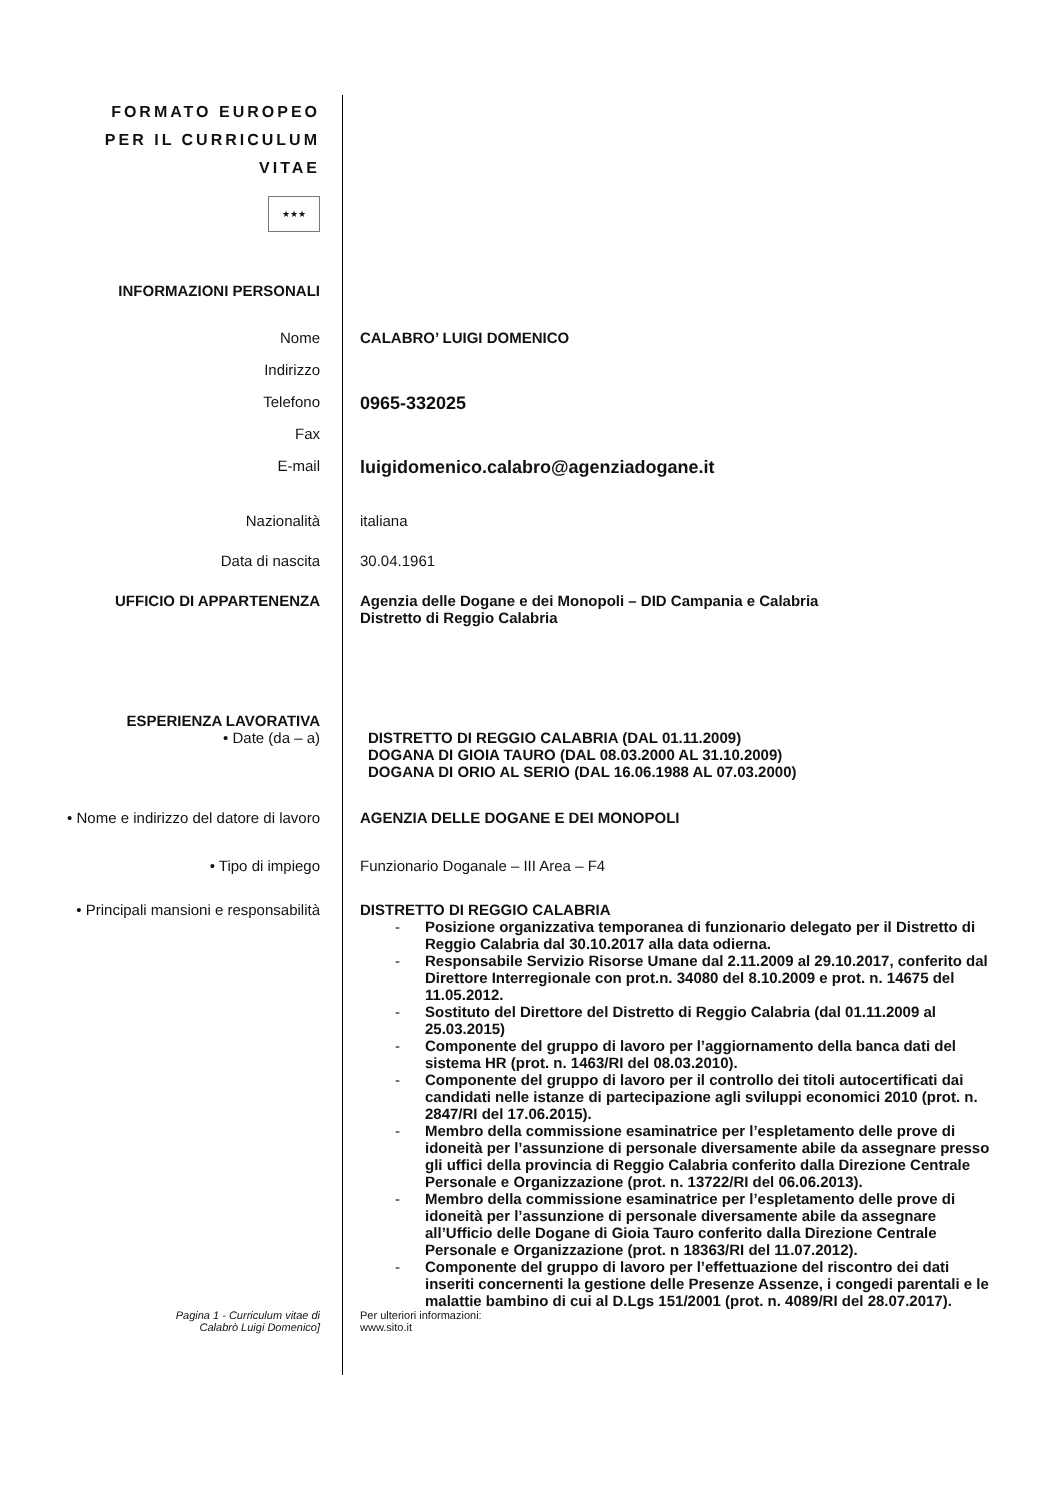FORMATO EUROPEO
PER IL CURRICULUM
VITAE
★★★
INFORMAZIONI PERSONALI
Nome CALABRO’ LUIGI DOMENICO
Indirizzo
Telefono
0965-332025
Fax
E-mail
luigidomenico.calabro@agenziadogane.it
Nazionalità italiana
Data di nascita 30.04.1961
UFFICIO DI APPARTENENZA Agenzia delle Dogane e dei Monopoli – DID Campania e Calabria
Distretto di Reggio Calabria
ESPERIENZA LAVORATIVA
• Date (da – a) DISTRETTO DI REGGIO CALABRIA (DAL 01.11.2009)
DOGANA DI GIOIA TAURO (DAL 08.03.2000 AL 31.10.2009)
DOGANA DI ORIO AL SERIO (DAL 16.06.1988 AL 07.03.2000)
• Nome e indirizzo del datore di lavoro
AGENZIA DELLE DOGANE E DEI MONOPOLI
• Tipo di impiego Funzionario Doganale – III Area – F4
• Principali mansioni e responsabilità
DISTRETTO DI REGGIO CALABRIA
- Posizione organizzativa temporanea di funzionario delegato per il Distretto di Reggio Calabria dal 30.10.2017 alla data odierna.
- Responsabile Servizio Risorse Umane dal 2.11.2009 al 29.10.2017, conferito dal Direttore Interregionale con prot.n. 34080 del 8.10.2009 e prot. n. 14675 del 11.05.2012.
- Sostituto del Direttore del Distretto di Reggio Calabria (dal 01.11.2009 al 25.03.2015)
- Componente del gruppo di lavoro per l’aggiornamento della banca dati del sistema HR (prot. n. 1463/RI del 08.03.2010).
- Componente del gruppo di lavoro per il controllo dei titoli autocertificati dai candidati nelle istanze di partecipazione agli sviluppi economici 2010 (prot. n. 2847/RI del 17.06.2015).
- Membro della commissione esaminatrice per l’espletamento delle prove di idoneità per l’assunzione di personale diversamente abile da assegnare presso gli uffici della provincia di Reggio Calabria conferito dalla Direzione Centrale Personale e Organizzazione (prot. n. 13722/RI del 06.06.2013).
- Membro della commissione esaminatrice per l’espletamento delle prove di idoneità per l’assunzione di personale diversamente abile da assegnare all’Ufficio delle Dogane di Gioia Tauro conferito dalla Direzione Centrale Personale e Organizzazione (prot. n 18363/RI del 11.07.2012).
- Componente del gruppo di lavoro per l’effettuazione del riscontro dei dati inseriti concernenti la gestione delle Presenze Assenze, i congedi parentali e le malattie bambino di cui al D.Lgs 151/2001 (prot. n. 4089/RI del 28.07.2017).
Pagina 1 - Curriculum vitae di
Calabrò Luigi Domenico]
Per ulteriori informazioni:
www.sito.it